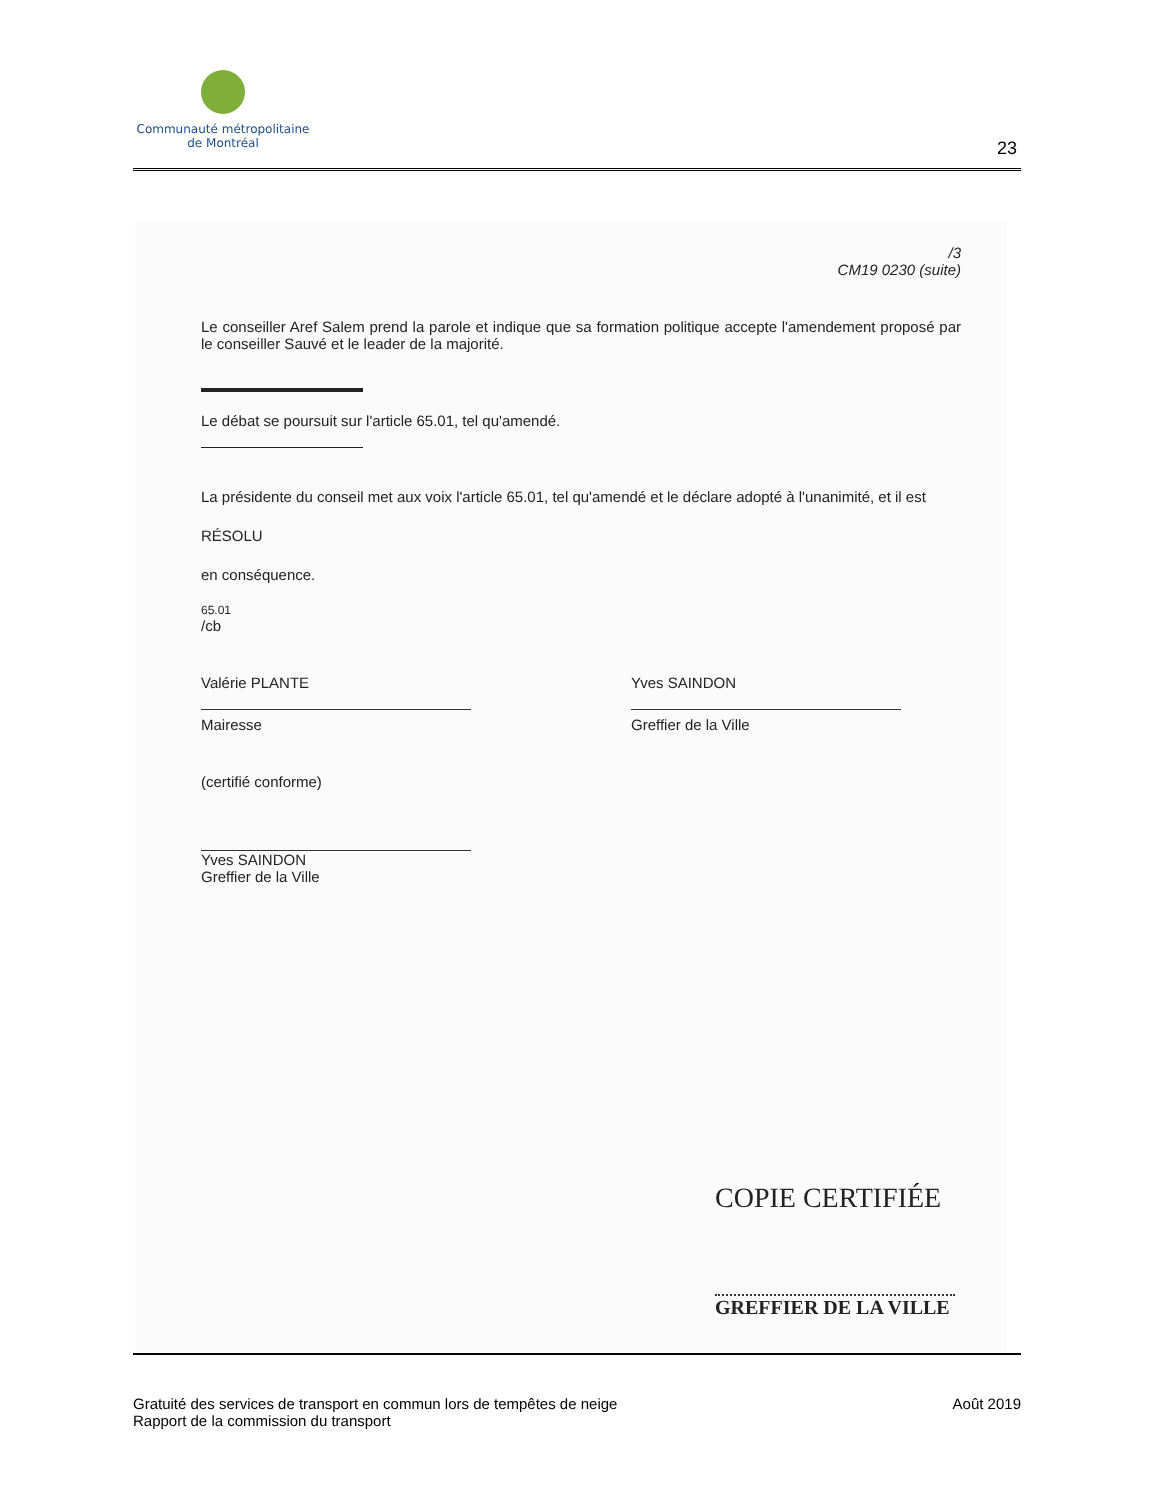Communauté métropolitaine
de Montréal
23
/3
CM19 0230 (suite)
Le conseiller Aref Salem prend la parole et indique que sa formation politique accepte l'amendement proposé par le conseiller Sauvé et le leader de la majorité.
Le débat se poursuit sur l'article 65.01, tel qu'amendé.
La présidente du conseil met aux voix l'article 65.01, tel qu'amendé et le déclare adopté à l'unanimité, et il est
RÉSOLU
en conséquence.
65.01
/cb
Valérie PLANTE
Mairesse
Yves SAINDON
Greffier de la Ville
(certifié conforme)
Yves SAINDON
Greffier de la Ville
COPIE CERTIFIÉE
GREFFIER DE LA VILLE
Gratuité des services de transport en commun lors de tempêtes de neige
Rapport de la commission du transport
Août 2019